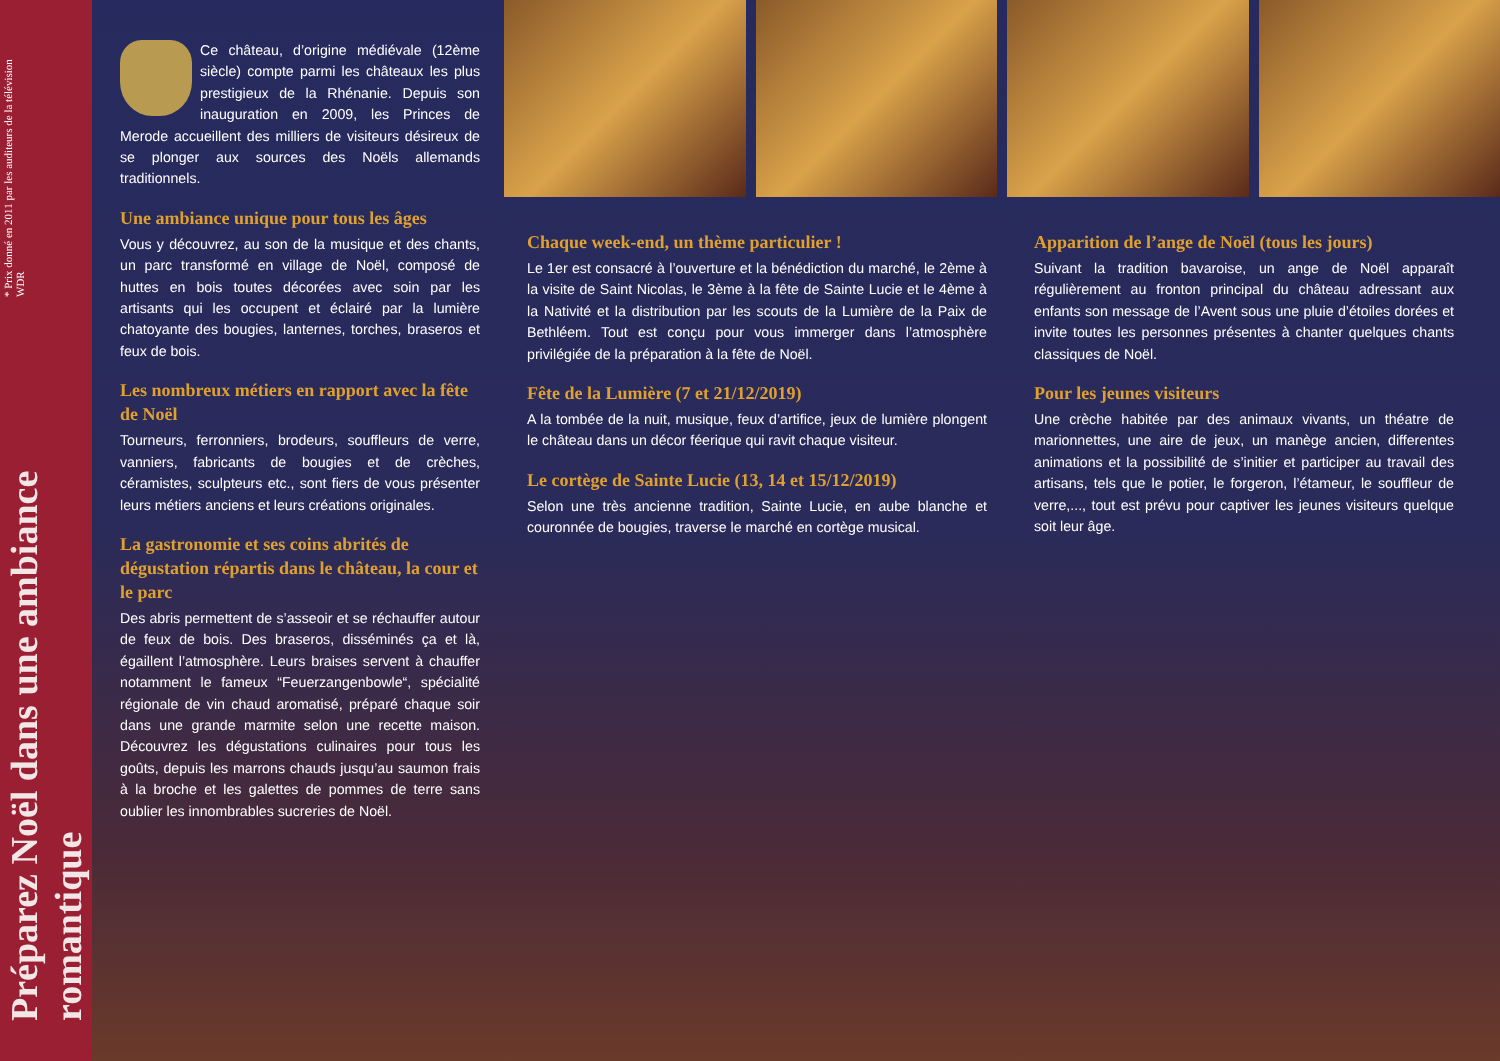Préparez Noël dans une ambiance romantique
* Prix donné en 2011 par les auditeurs de la télévision WDR
Ce château, d’origine médiévale (12ème siècle) compte parmi les châteaux les plus prestigieux de la Rhénanie. Depuis son inauguration en 2009, les Princes de Merode accueillent des milliers de visiteurs désireux de se plonger aux sources des Noëls allemands traditionnels.
Une ambiance unique pour tous les âges
Vous y découvrez, au son de la musique et des chants, un parc transformé en village de Noël, composé de huttes en bois toutes décorées avec soin par les artisants qui les occupent et éclairé par la lumière chatoyante des bougies, lanternes, torches, braseros et feux de bois.
Les nombreux métiers en rapport avec la fête de Noël
Tourneurs, ferronniers, brodeurs, souffleurs de verre, vanniers, fabricants de bougies et de crèches, céramistes, sculpteurs etc., sont fiers de vous présenter leurs métiers anciens et leurs créations originales.
La gastronomie et ses coins abrités de dégustation répartis dans le château, la cour et le parc
Des abris permettent de s’asseoir et se réchauffer autour de feux de bois. Des braseros, disséminés ça et là, égaillent l’atmosphère. Leurs braises servent à chauffer notamment le fameux “Feuerzangenbowle“, spécialité régionale de vin chaud aromatisé, préparé chaque soir dans une grande marmite selon une recette maison. Découvrez les dégustations culinaires pour tous les goûts, depuis les marrons chauds jusqu’au saumon frais à la broche et les galettes de pommes de terre sans oublier les innombrables sucreries de Noël.
Chaque week-end, un thème particulier !
Le 1er est consacré à l’ouverture et la bénédiction du marché, le 2ème à la visite de Saint Nicolas, le 3ème à la fête de Sainte Lucie et le 4ème à la Nativité et la distribution par les scouts de la Lumière de la Paix de Bethléem. Tout est conçu pour vous immerger dans l’atmosphère privilégiée de la préparation à la fête de Noël.
Fête de la Lumière (7 et 21/12/2019)
A la tombée de la nuit, musique, feux d’artifice, jeux de lumière plongent le château dans un décor féerique qui ravit chaque visiteur.
Le cortège de Sainte Lucie (13, 14 et 15/12/2019)
Selon une très ancienne tradition, Sainte Lucie, en aube blanche et couronnée de bougies, traverse le marché en cortège musical.
Apparition de l’ange de Noël (tous les jours)
Suivant la tradition bavaroise, un ange de Noël apparaît régulièrement au fronton principal du château adressant aux enfants son message de l’Avent sous une pluie d’étoiles dorées et invite toutes les personnes présentes à chanter quelques chants classiques de Noël.
Pour les jeunes visiteurs
Une crèche habitée par des animaux vivants, un théatre de marionnettes, une aire de jeux, un manège ancien, differentes animations et la possibilité de s’initier et participer au travail des artisans, tels que le potier, le forgeron, l’étameur, le souffleur de verre,..., tout est prévu pour captiver les jeunes visiteurs quelque soit leur âge.